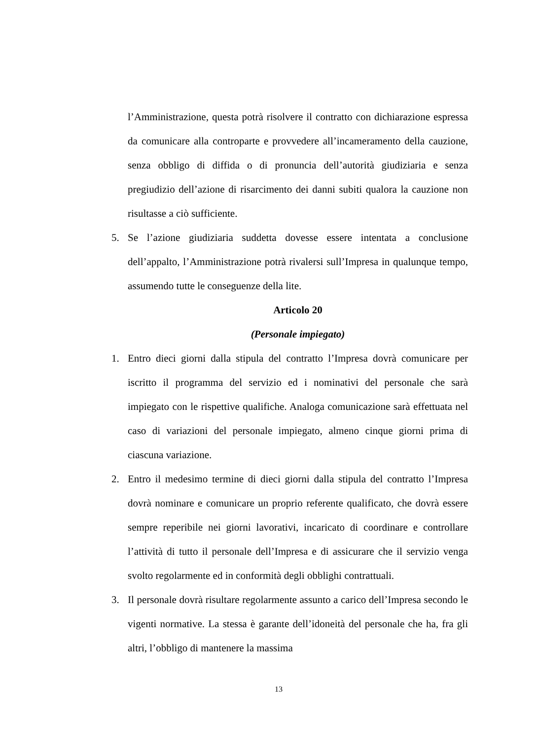l’Amministrazione, questa potrà risolvere il contratto con dichiarazione espressa da comunicare alla controparte e provvedere all’incameramento della cauzione, senza obbligo di diffida o di pronuncia dell’autorità giudiziaria e senza pregiudizio dell’azione di risarcimento dei danni subiti qualora la cauzione non risultasse a ciò sufficiente.
5. Se l’azione giudiziaria suddetta dovesse essere intentata a conclusione dell’appalto, l’Amministrazione potrà rivalersi sull’Impresa in qualunque tempo, assumendo tutte le conseguenze della lite.
Articolo 20
(Personale impiegato)
1. Entro dieci giorni dalla stipula del contratto l’Impresa dovrà comunicare per iscritto il programma del servizio ed i nominativi del personale che sarà impiegato con le rispettive qualifiche. Analoga comunicazione sarà effettuata nel caso di variazioni del personale impiegato, almeno cinque giorni prima di ciascuna variazione.
2. Entro il medesimo termine di dieci giorni dalla stipula del contratto l’Impresa dovrà nominare e comunicare un proprio referente qualificato, che dovrà essere sempre reperibile nei giorni lavorativi, incaricato di coordinare e controllare l’attività di tutto il personale dell’Impresa e di assicurare che il servizio venga svolto regolarmente ed in conformità degli obblighi contrattuali.
3. Il personale dovrà risultare regolarmente assunto a carico dell’Impresa secondo le vigenti normative. La stessa è garante dell’idoneità del personale che ha, fra gli altri, l’obbligo di mantenere la massima
13